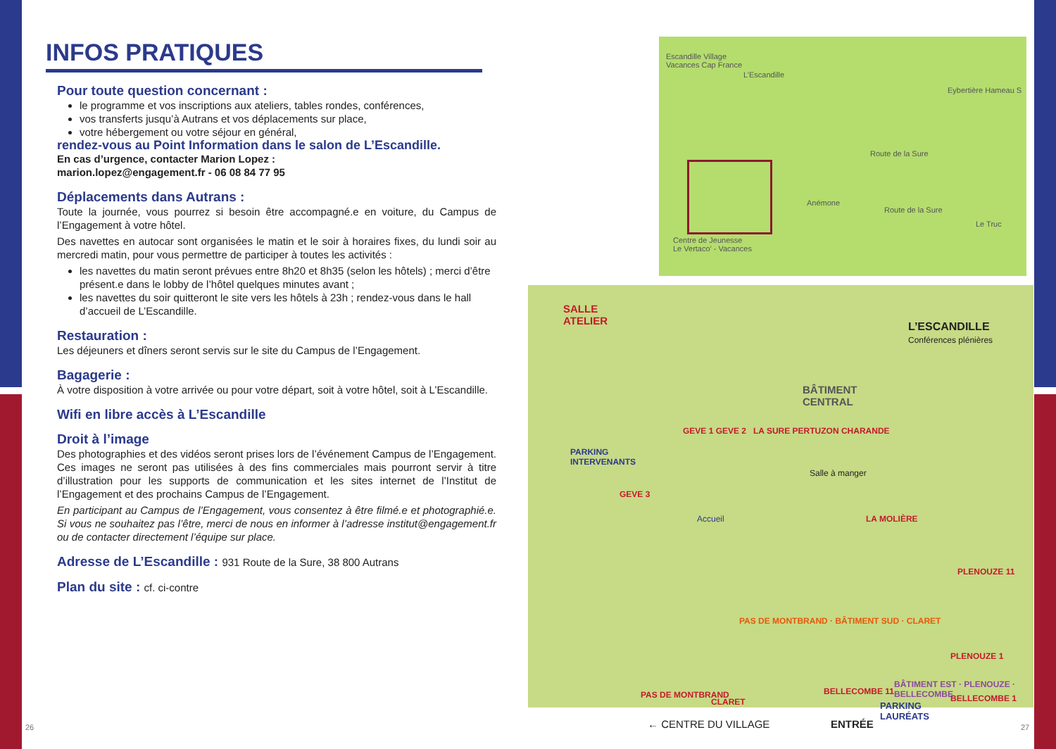INFOS PRATIQUES
Pour toute question concernant :
le programme et vos inscriptions aux ateliers, tables rondes, conférences,
vos transferts jusqu’à Autrans et vos déplacements sur place,
votre hébergement ou votre séjour en général,
rendez-vous au Point Information dans le salon de L’Escandille.
En cas d’urgence, contacter Marion Lopez :
marion.lopez@engagement.fr - 06 08 84 77 95
Déplacements dans Autrans :
Toute la journée, vous pourrez si besoin être accompagné.e en voiture, du Campus de l’Engagement à votre hôtel.
Des navettes en autocar sont organisées le matin et le soir à horaires fixes, du lundi soir au mercredi matin, pour vous permettre de participer à toutes les activités :
les navettes du matin seront prévues entre 8h20 et 8h35 (selon les hôtels) ; merci d’être présent.e dans le lobby de l’hôtel quelques minutes avant ;
les navettes du soir quitteront le site vers les hôtels à 23h ; rendez-vous dans le hall d’accueil de L’Escandille.
Restauration :
Les déjeuners et dîners seront servis sur le site du Campus de l’Engagement.
Bagagerie :
À votre disposition à votre arrivée ou pour votre départ, soit à votre hôtel, soit à L’Escandille.
Wifi en libre accès à L’Escandille
Droit à l’image
Des photographies et des vidéos seront prises lors de l’événement Campus de l’Engagement. Ces images ne seront pas utilisées à des fins commerciales mais pourront servir à titre d’illustration pour les supports de communication et les sites internet de l’Institut de l’Engagement et des prochains Campus de l’Engagement.
En participant au Campus de l’Engagement, vous consentez à être filmé.e et photographié.e. Si vous ne souhaitez pas l’être, merci de nous en informer à l’adresse institut@engagement.fr ou de contacter directement l’équipe sur place.
Adresse de L’Escandille : 931 Route de la Sure, 38 800 Autrans
Plan du site : cf. ci-contre
Escandille Village
Vacances Cap France
L’Escandille
Eybertière Hameau S
Route de la Sure
Anémone
Route de la Sure
Centre de Jeunesse
Le Vertaco’ - Vacances
Le Truc
SALLE
ATELIER
L’ESCANDILLE
Conférences plénières
BÂTIMENT
CENTRAL
PARKING
INTERVENANTS
GEVE 1 GEVE 2 LA SURE PERTUZON CHARANDE
GEVE 3
Accueil
Salle à manger
LA MOLIÈRE
PLENOUZE 11
PAS DE MONTBRAND · BÂTIMENT SUD · CLARET
BÂTIMENT EST · PLENOUZE · BELLECOMBE
PAS DE MONTBRAND
CLARET
BELLECOMBE 11
PLENOUZE 1
BELLECOMBE 1
← CENTRE DU VILLAGE ENTRÉE
PARKING
LAURÉATS
26 27